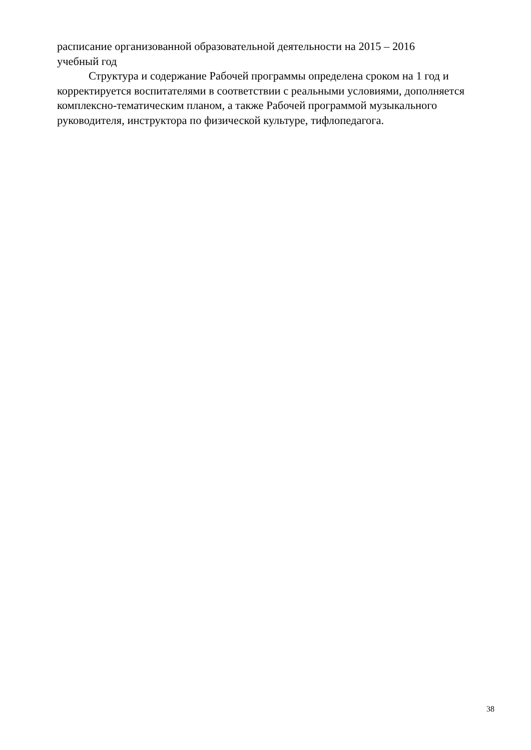расписание организованной образовательной деятельности на 2015 – 2016
учебный год
Структура и содержание Рабочей программы определена сроком на 1 год и корректируется воспитателями в соответствии с реальными условиями, дополняется комплексно-тематическим планом, а также Рабочей программой музыкального руководителя, инструктора по физической культуре, тифлопедагога.
38